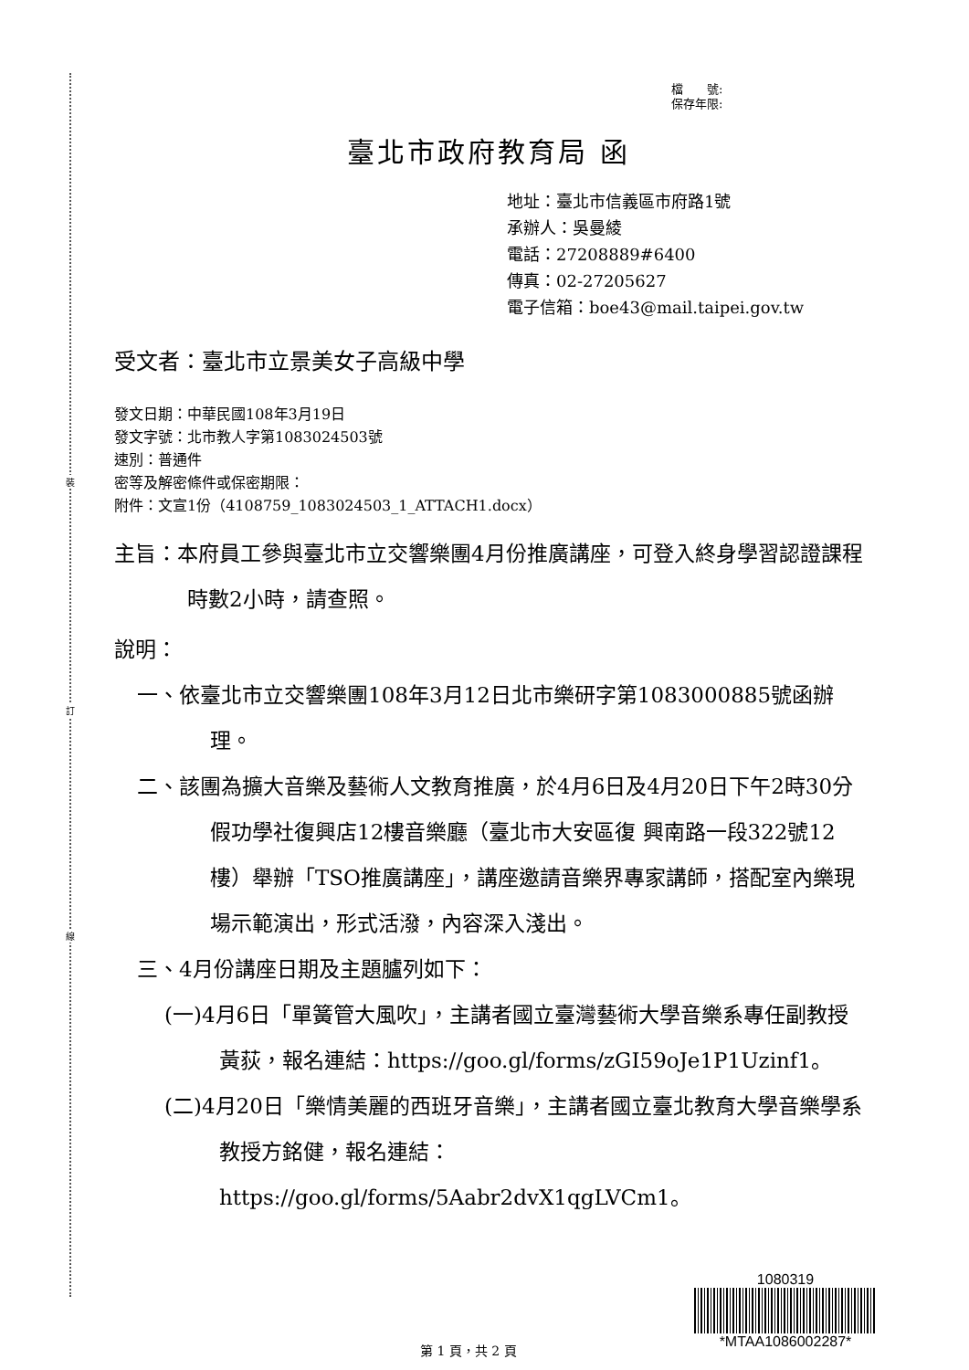裝
訂
線
檔　　號:
保存年限:
臺北市政府教育局 函
地址：臺北市信義區市府路1號
承辦人：吳曼綾
電話：27208889#6400
傳真：02-27205627
電子信箱：boe43@mail.taipei.gov.tw
受文者：臺北市立景美女子高級中學
發文日期：中華民國108年3月19日
發文字號：北市教人字第1083024503號
速別：普通件
密等及解密條件或保密期限：
附件：文宣1份（4108759_1083024503_1_ATTACH1.docx）
主旨：本府員工參與臺北市立交響樂團4月份推廣講座，可登入終身學習認證課程時數2小時，請查照。
說明：
一、依臺北市立交響樂團108年3月12日北市樂研字第1083000885號函辦理。
二、該團為擴大音樂及藝術人文教育推廣，於4月6日及4月20日下午2時30分假功學社復興店12樓音樂廳（臺北市大安區復 興南路一段322號12樓）舉辦「TSO推廣講座」，講座邀請音樂界專家講師，搭配室內樂現場示範演出，形式活潑，內容深入淺出。
三、4月份講座日期及主題臚列如下：
(一)4月6日「單簧管大風吹」，主講者國立臺灣藝術大學音樂系專任副教授黃荻，報名連結：https://goo.gl/forms/zGI59oJe1P1Uzinf1。
(二)4月20日「樂情美麗的西班牙音樂」，主講者國立臺北教育大學音樂學系教授方銘健，報名連結：https://goo.gl/forms/5Aabr2dvX1qgLVCm1。
第 1 頁，共 2 頁
1080319
*MTAA1086002287*